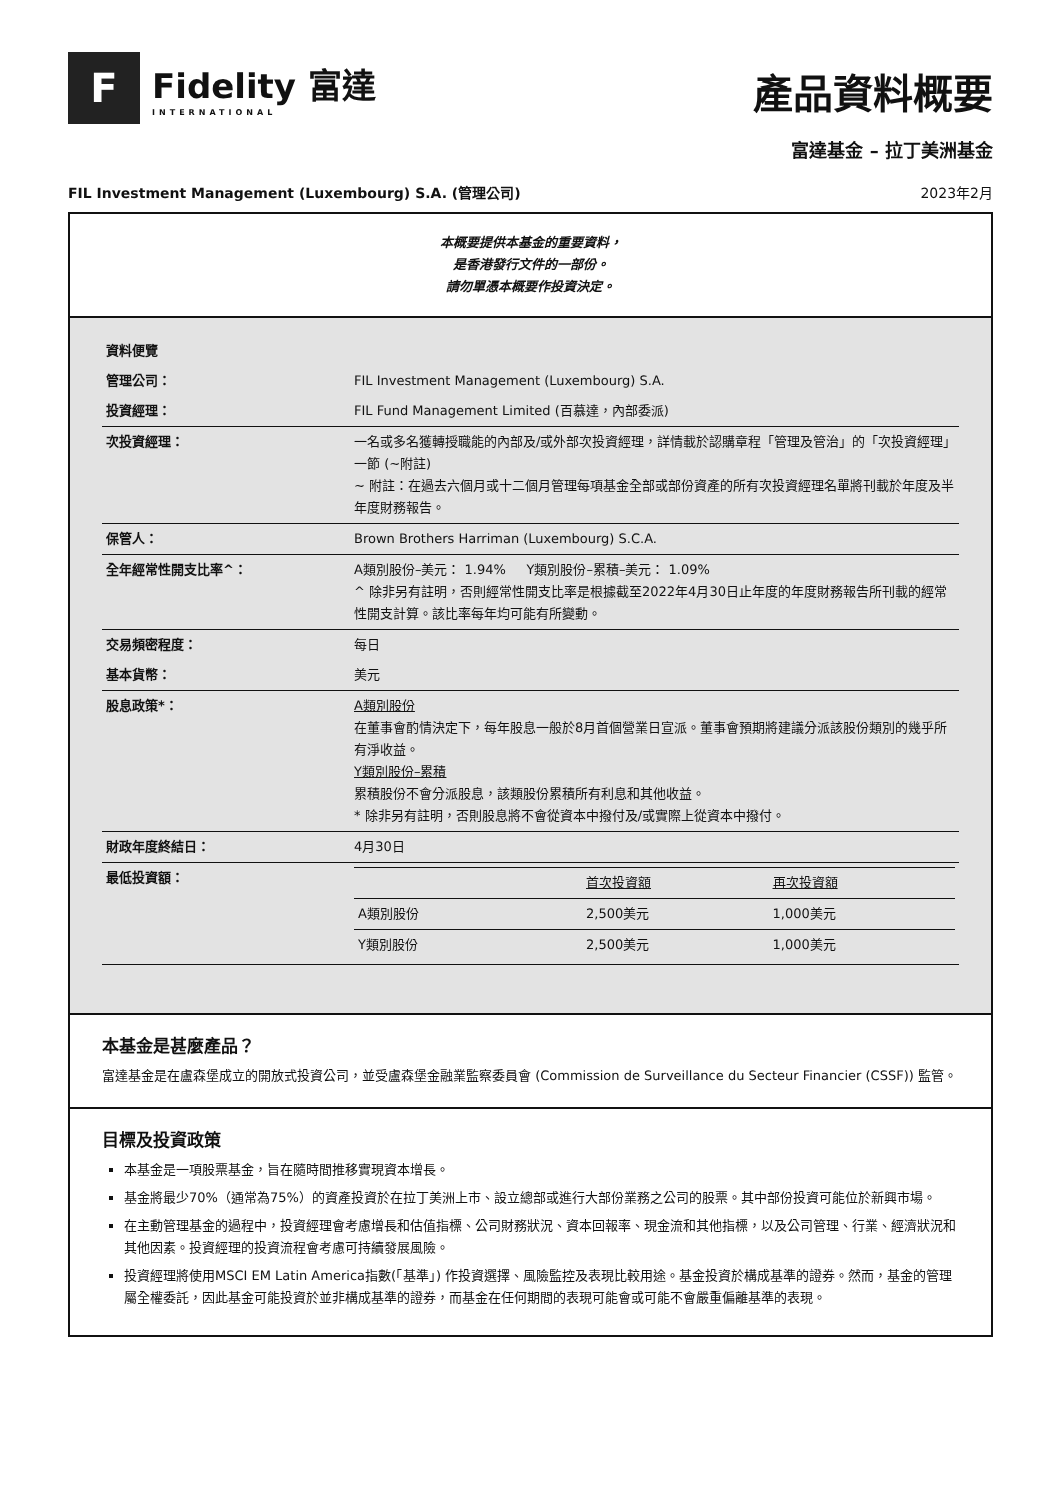F
Fidelity 富達
INTERNATIONAL
產品資料概要
富達基金 – 拉丁美洲基金
FIL Investment Management (Luxembourg) S.A. (管理公司) 2023年2月
本概要提供本基金的重要資料，
是香港發行文件的一部份。
請勿單憑本概要作投資決定。
| 資料便覽 | |
| 管理公司： | FIL Investment Management (Luxembourg) S.A. |
| 投資經理： | FIL Fund Management Limited (百慕達，內部委派) |
| 次投資經理： | 一名或多名獲轉授職能的內部及/或外部次投資經理，詳情載於認購章程「管理及管治」的「次投資經理」一節 (~附註) ~ 附註：在過去六個月或十二個月管理每項基金全部或部份資產的所有次投資經理名單將刊載於年度及半年度財務報告。 |
| 保管人： | Brown Brothers Harriman (Luxembourg) S.C.A. |
| 全年經常性開支比率^： | A類別股份–美元： 1.94% Y類別股份–累積–美元： 1.09% ^ 除非另有註明，否則經常性開支比率是根據截至2022年4月30日止年度的年度財務報告所刊載的經常性開支計算。該比率每年均可能有所變動。 |
| 交易頻密程度： | 每日 |
| 基本貨幣： | 美元 |
| 股息政策*： | A類別股份 在董事會酌情決定下，每年股息一般於8月首個營業日宣派。董事會預期將建議分派該股份類別的幾乎所有淨收益。 Y類別股份–累積 累積股份不會分派股息，該類股份累積所有利息和其他收益。 * 除非另有註明，否則股息將不會從資本中撥付及/或實際上從資本中撥付。 |
| 財政年度終結日： | 4月30日 |
| 最低投資額： | / / 首次投資額 / 再次投資額 / / A類別股份 / 2,500美元 / 1,000美元 / / Y類別股份 / 2,500美元 / 1,000美元 / |
本基金是甚麼產品？
富達基金是在盧森堡成立的開放式投資公司，並受盧森堡金融業監察委員會 (Commission de Surveillance du Secteur Financier (CSSF)) 監管。
目標及投資政策
本基金是一項股票基金，旨在隨時間推移實現資本增長。
基金將最少70%（通常為75%）的資產投資於在拉丁美洲上市、設立總部或進行大部份業務之公司的股票。其中部份投資可能位於新興市場。
在主動管理基金的過程中，投資經理會考慮增長和估值指標、公司財務狀況、資本回報率、現金流和其他指標，以及公司管理、行業、經濟狀況和其他因素。投資經理的投資流程會考慮可持續發展風險。
投資經理將使用MSCI EM Latin America指數(「基準」) 作投資選擇、風險監控及表現比較用途。基金投資於構成基準的證券。然而，基金的管理屬全權委託，因此基金可能投資於並非構成基準的證券，而基金在任何期間的表現可能會或可能不會嚴重偏離基準的表現。